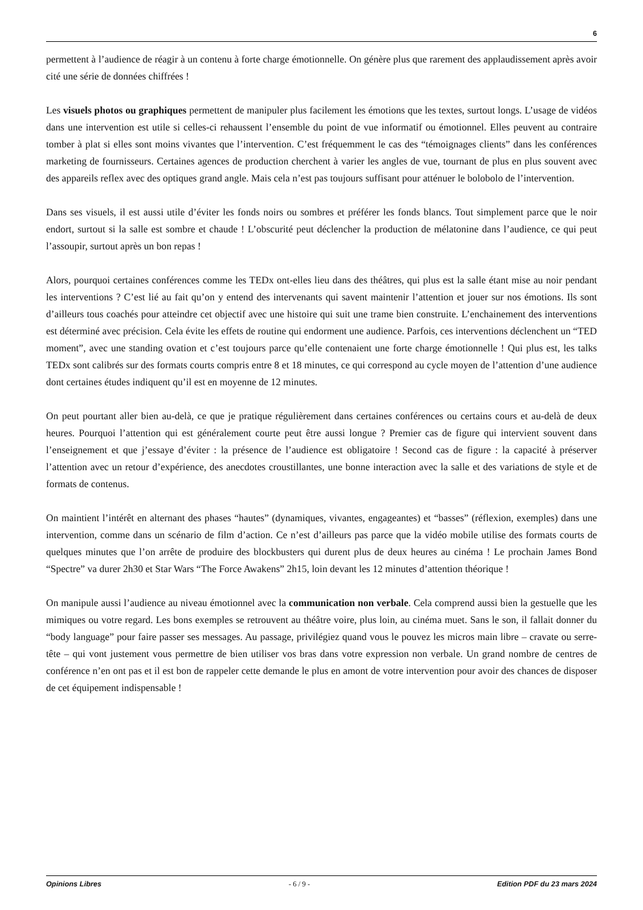6
permettent à l’audience de réagir à un contenu à forte charge émotionnelle. On génère plus que rarement des applaudissement après avoir cité une série de données chiffrées !
Les visuels photos ou graphiques permettent de manipuler plus facilement les émotions que les textes, surtout longs. L’usage de vidéos dans une intervention est utile si celles-ci rehaussent l’ensemble du point de vue informatif ou émotionnel. Elles peuvent au contraire tomber à plat si elles sont moins vivantes que l’intervention. C’est fréquemment le cas des “témoignages clients” dans les conférences marketing de fournisseurs. Certaines agences de production cherchent à varier les angles de vue, tournant de plus en plus souvent avec des appareils reflex avec des optiques grand angle. Mais cela n’est pas toujours suffisant pour atténuer le bolobolo de l’intervention.
Dans ses visuels, il est aussi utile d’éviter les fonds noirs ou sombres et préférer les fonds blancs. Tout simplement parce que le noir endort, surtout si la salle est sombre et chaude ! L’obscurité peut déclencher la production de mélatonine dans l’audience, ce qui peut l’assoupir, surtout après un bon repas !
Alors, pourquoi certaines conférences comme les TEDx ont-elles lieu dans des théâtres, qui plus est la salle étant mise au noir pendant les interventions ? C’est lié au fait qu’on y entend des intervenants qui savent maintenir l’attention et jouer sur nos émotions. Ils sont d’ailleurs tous coachés pour atteindre cet objectif avec une histoire qui suit une trame bien construite. L’enchainement des interventions est déterminé avec précision. Cela évite les effets de routine qui endorment une audience. Parfois, ces interventions déclenchent un “TED moment”, avec une standing ovation et c’est toujours parce qu’elle contenaient une forte charge émotionnelle ! Qui plus est, les talks TEDx sont calibrés sur des formats courts compris entre 8 et 18 minutes, ce qui correspond au cycle moyen de l’attention d’une audience dont certaines études indiquent qu’il est en moyenne de 12 minutes.
On peut pourtant aller bien au-delà, ce que je pratique régulièrement dans certaines conférences ou certains cours et au-delà de deux heures. Pourquoi l’attention qui est généralement courte peut être aussi longue ? Premier cas de figure qui intervient souvent dans l’enseignement et que j’essaye d’éviter : la présence de l’audience est obligatoire ! Second cas de figure : la capacité à préserver l’attention avec un retour d’expérience, des anecdotes croustillantes, une bonne interaction avec la salle et des variations de style et de formats de contenus.
On maintient l’intérêt en alternant des phases “hautes” (dynamiques, vivantes, engageantes) et “basses” (réflexion, exemples) dans une intervention, comme dans un scénario de film d’action. Ce n’est d’ailleurs pas parce que la vidéo mobile utilise des formats courts de quelques minutes que l’on arrête de produire des blockbusters qui durent plus de deux heures au cinéma ! Le prochain James Bond “Spectre” va durer 2h30 et Star Wars “The Force Awakens” 2h15, loin devant les 12 minutes d’attention théorique !
On manipule aussi l’audience au niveau émotionnel avec la communication non verbale. Cela comprend aussi bien la gestuelle que les mimiques ou votre regard. Les bons exemples se retrouvent au théâtre voire, plus loin, au cinéma muet. Sans le son, il fallait donner du “body language” pour faire passer ses messages. Au passage, privilégiez quand vous le pouvez les micros main libre – cravate ou serre-tête – qui vont justement vous permettre de bien utiliser vos bras dans votre expression non verbale. Un grand nombre de centres de conférence n’en ont pas et il est bon de rappeler cette demande le plus en amont de votre intervention pour avoir des chances de disposer de cet équipement indispensable !
Opinions Libres - 6 / 9 - Edition PDF du 23 mars 2024